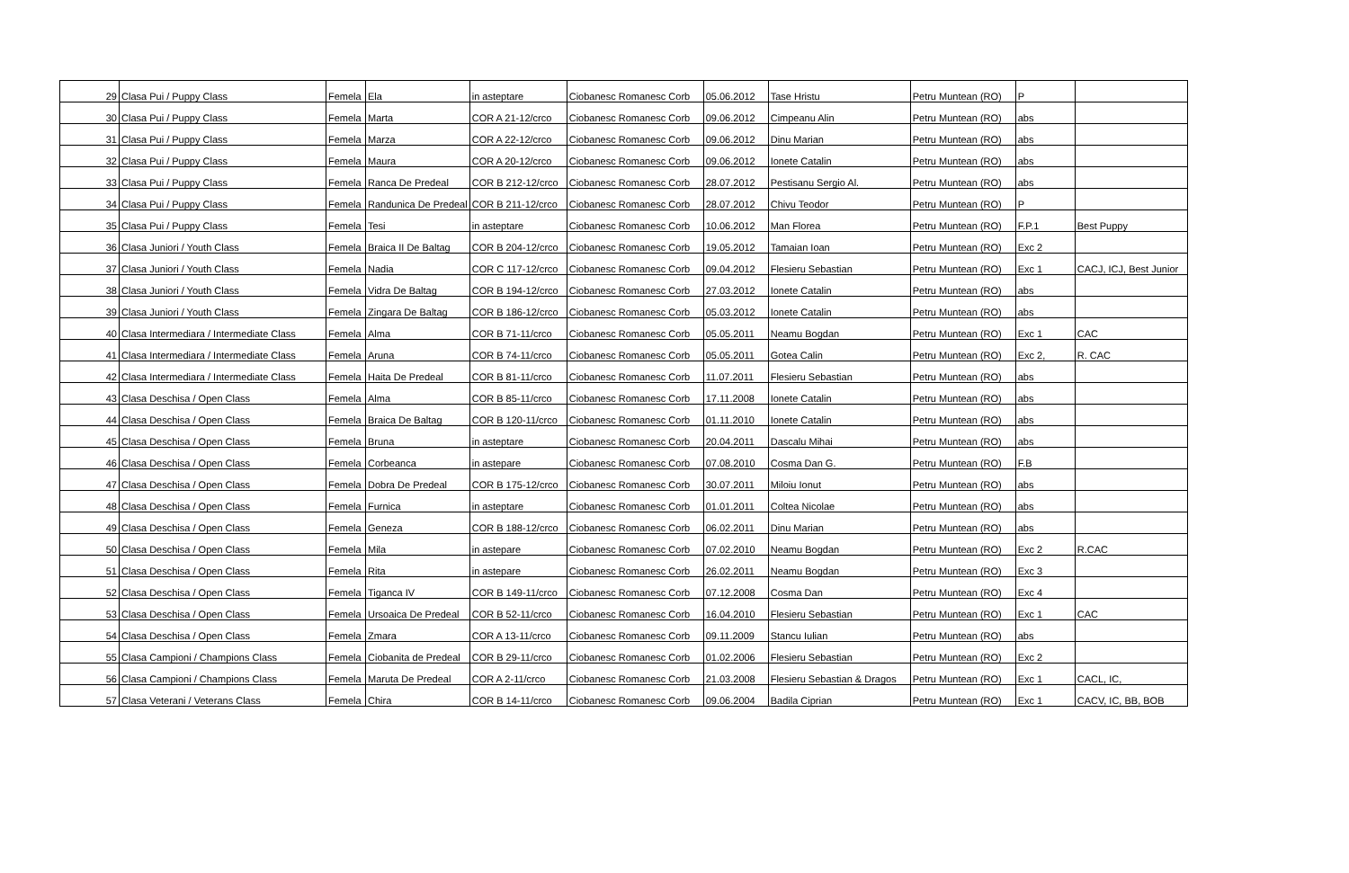| 29 | Clasa Pui / Puppy Class | Femela | Ela | in asteptare | Ciobanesc Romanesc Corb | 05.06.2012 | Tase Hristu | Petru Muntean (RO) | P | |
| 30 | Clasa Pui / Puppy Class | Femela | Marta | COR A 21-12/crco | Ciobanesc Romanesc Corb | 09.06.2012 | Cimpeanu Alin | Petru Muntean (RO) | abs | |
| 31 | Clasa Pui / Puppy Class | Femela | Marza | COR A 22-12/crco | Ciobanesc Romanesc Corb | 09.06.2012 | Dinu Marian | Petru Muntean (RO) | abs | |
| 32 | Clasa Pui / Puppy Class | Femela | Maura | COR A 20-12/crco | Ciobanesc Romanesc Corb | 09.06.2012 | Ionete Catalin | Petru Muntean (RO) | abs | |
| 33 | Clasa Pui / Puppy Class | Femela | Ranca De Predeal | COR B 212-12/crco | Ciobanesc Romanesc Corb | 28.07.2012 | Pestisanu Sergio Al. | Petru Muntean (RO) | abs | |
| 34 | Clasa Pui / Puppy Class | Femela | Randunica De Predeal | COR B 211-12/crco | Ciobanesc Romanesc Corb | 28.07.2012 | Chivu Teodor | Petru Muntean (RO) | P | |
| 35 | Clasa Pui / Puppy Class | Femela | Tesi | in asteptare | Ciobanesc Romanesc Corb | 10.06.2012 | Man Florea | Petru Muntean (RO) | F.P.1 | Best Puppy |
| 36 | Clasa Juniori / Youth Class | Femela | Braica II De Baltag | COR B 204-12/crco | Ciobanesc Romanesc Corb | 19.05.2012 | Tamaian Ioan | Petru Muntean (RO) | Exc 2 | |
| 37 | Clasa Juniori / Youth Class | Femela | Nadia | COR C 117-12/crco | Ciobanesc Romanesc Corb | 09.04.2012 | Flesieru Sebastian | Petru Muntean (RO) | Exc 1 | CACJ, ICJ, Best Junior |
| 38 | Clasa Juniori / Youth Class | Femela | Vidra De Baltag | COR B 194-12/crco | Ciobanesc Romanesc Corb | 27.03.2012 | Ionete Catalin | Petru Muntean (RO) | abs | |
| 39 | Clasa Juniori / Youth Class | Femela | Zingara De Baltag | COR B 186-12/crco | Ciobanesc Romanesc Corb | 05.03.2012 | Ionete Catalin | Petru Muntean (RO) | abs | |
| 40 | Clasa Intermediara / Intermediate Class | Femela | Alma | COR B 71-11/crco | Ciobanesc Romanesc Corb | 05.05.2011 | Neamu Bogdan | Petru Muntean (RO) | Exc 1 | CAC |
| 41 | Clasa Intermediara / Intermediate Class | Femela | Aruna | COR B 74-11/crco | Ciobanesc Romanesc Corb | 05.05.2011 | Gotea Calin | Petru Muntean (RO) | Exc 2, | R. CAC |
| 42 | Clasa Intermediara / Intermediate Class | Femela | Haita De Predeal | COR B 81-11/crco | Ciobanesc Romanesc Corb | 11.07.2011 | Flesieru Sebastian | Petru Muntean (RO) | abs | |
| 43 | Clasa Deschisa / Open Class | Femela | Alma | COR B 85-11/crco | Ciobanesc Romanesc Corb | 17.11.2008 | Ionete Catalin | Petru Muntean (RO) | abs | |
| 44 | Clasa Deschisa / Open Class | Femela | Braica De Baltag | COR B 120-11/crco | Ciobanesc Romanesc Corb | 01.11.2010 | Ionete Catalin | Petru Muntean (RO) | abs | |
| 45 | Clasa Deschisa / Open Class | Femela | Bruna | in asteptare | Ciobanesc Romanesc Corb | 20.04.2011 | Dascalu Mihai | Petru Muntean (RO) | abs | |
| 46 | Clasa Deschisa / Open Class | Femela | Corbeanca | in astepare | Ciobanesc Romanesc Corb | 07.08.2010 | Cosma Dan G. | Petru Muntean (RO) | F.B | |
| 47 | Clasa Deschisa / Open Class | Femela | Dobra De Predeal | COR B 175-12/crco | Ciobanesc Romanesc Corb | 30.07.2011 | Miloiu Ionut | Petru Muntean (RO) | abs | |
| 48 | Clasa Deschisa / Open Class | Femela | Furnica | in asteptare | Ciobanesc Romanesc Corb | 01.01.2011 | Coltea Nicolae | Petru Muntean (RO) | abs | |
| 49 | Clasa Deschisa / Open Class | Femela | Geneza | COR B 188-12/crco | Ciobanesc Romanesc Corb | 06.02.2011 | Dinu Marian | Petru Muntean (RO) | abs | |
| 50 | Clasa Deschisa / Open Class | Femela | Mila | in astepare | Ciobanesc Romanesc Corb | 07.02.2010 | Neamu Bogdan | Petru Muntean (RO) | Exc 2 | R.CAC |
| 51 | Clasa Deschisa / Open Class | Femela | Rita | in astepare | Ciobanesc Romanesc Corb | 26.02.2011 | Neamu Bogdan | Petru Muntean (RO) | Exc 3 | |
| 52 | Clasa Deschisa / Open Class | Femela | Tiganca IV | COR B 149-11/crco | Ciobanesc Romanesc Corb | 07.12.2008 | Cosma Dan | Petru Muntean (RO) | Exc 4 | |
| 53 | Clasa Deschisa / Open Class | Femela | Ursoaica De Predeal | COR B 52-11/crco | Ciobanesc Romanesc Corb | 16.04.2010 | Flesieru Sebastian | Petru Muntean (RO) | Exc 1 | CAC |
| 54 | Clasa Deschisa / Open Class | Femela | Zmara | COR A 13-11/crco | Ciobanesc Romanesc Corb | 09.11.2009 | Stancu Iulian | Petru Muntean (RO) | abs | |
| 55 | Clasa Campioni / Champions Class | Femela | Ciobanita de Predeal | COR B 29-11/crco | Ciobanesc Romanesc Corb | 01.02.2006 | Flesieru Sebastian | Petru Muntean (RO) | Exc 2 | |
| 56 | Clasa Campioni / Champions Class | Femela | Maruta De Predeal | COR A 2-11/crco | Ciobanesc Romanesc Corb | 21.03.2008 | Flesieru Sebastian & Dragos | Petru Muntean (RO) | Exc 1 | CACL, IC, |
| 57 | Clasa Veterani / Veterans Class | Femela | Chira | COR B 14-11/crco | Ciobanesc Romanesc Corb | 09.06.2004 | Badila Ciprian | Petru Muntean (RO) | Exc 1 | CACV, IC, BB, BOB |